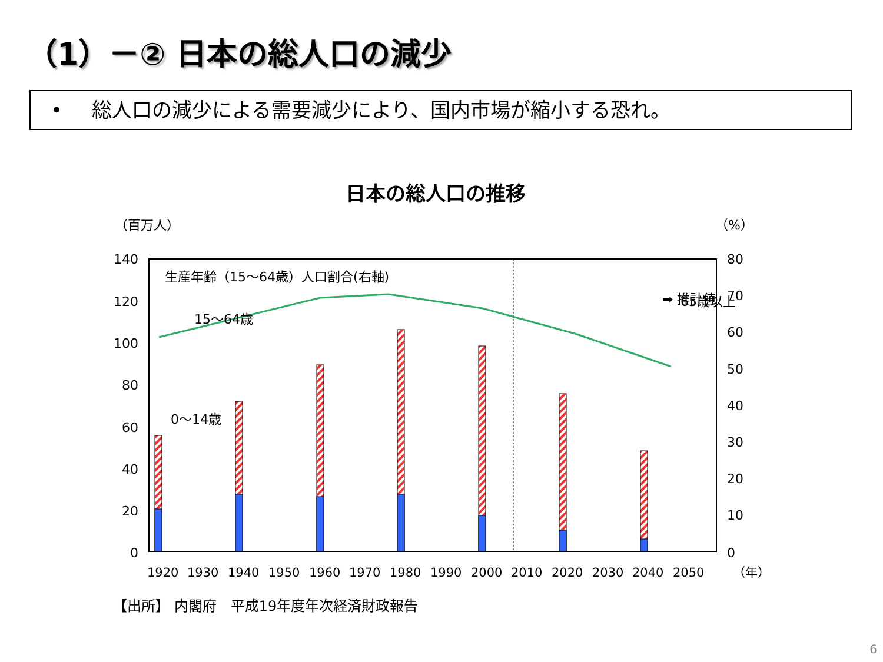（1）－② 日本の総人口の減少
• 総人口の減少による需要減少により、国内市場が縮小する恐れ。
日本の総人口の推移
（百万人）
（%）
140
120
100
80
60
40
20
0
80
70
60
50
40
30
20
10
0
1920
1930
1940
1950
1960
1970
1980
1990
2000
2010
2020
2030
2040
2050
（年）
生産年齢（15～64歳）人口割合(右軸)
15～64歳
0～14歳
➡ 推計値
65歳以上
【出所】 内閣府　平成19年度年次経済財政報告
6